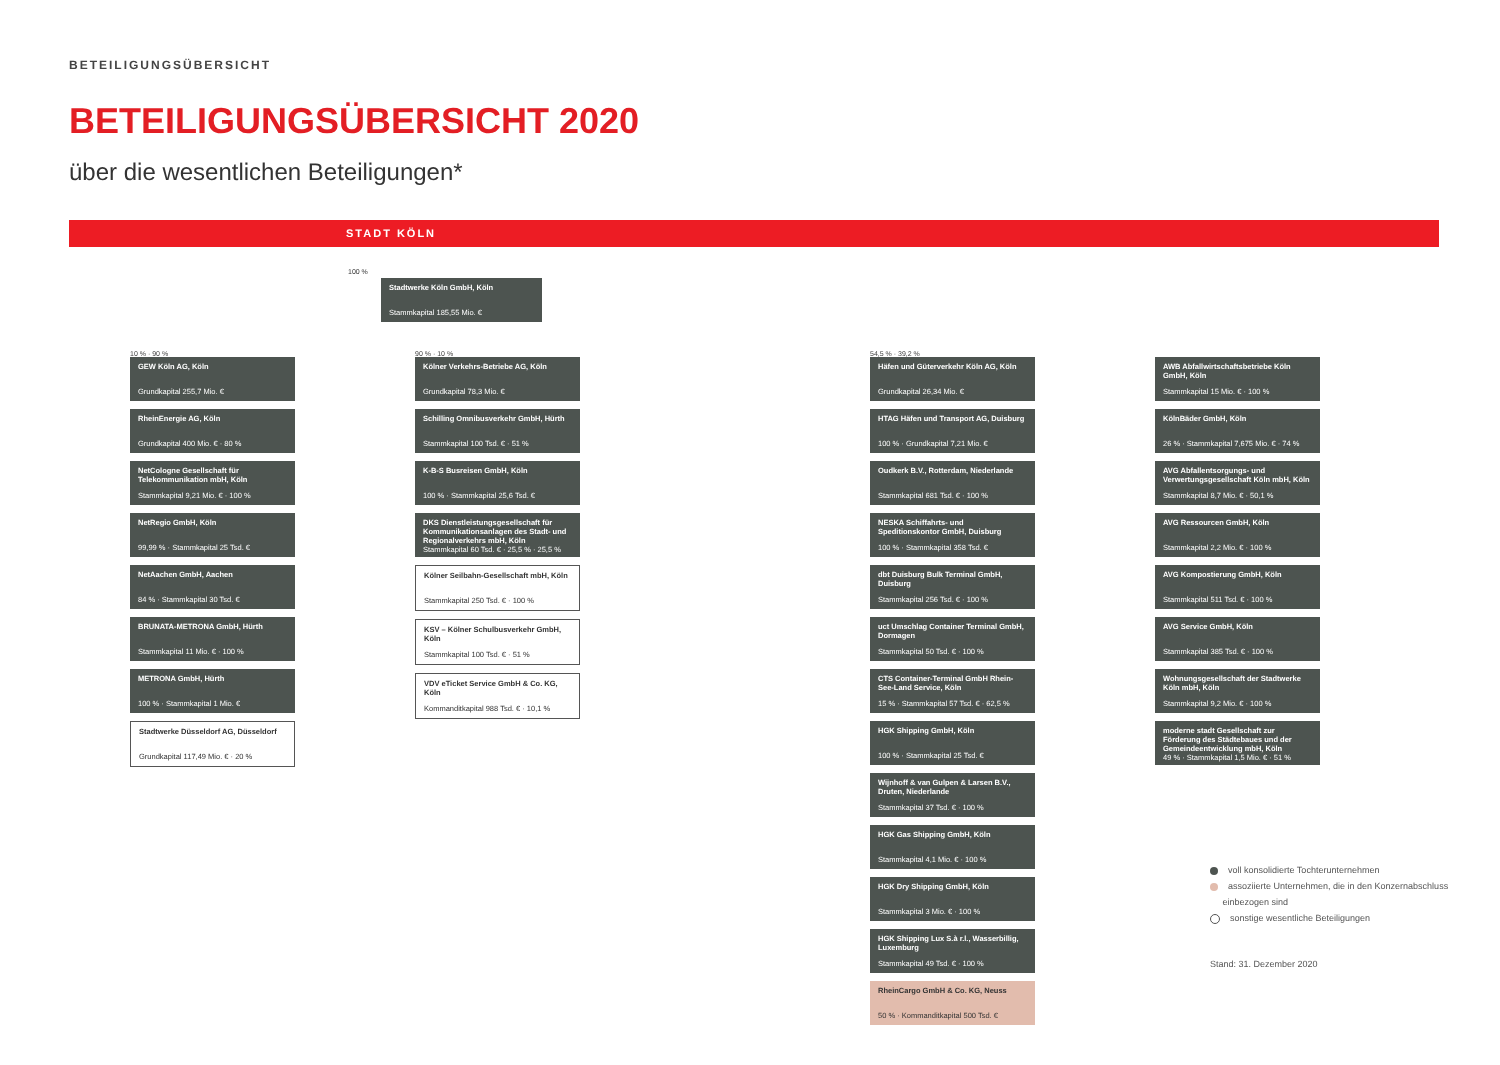BETEILIGUNGSÜBERSICHT
BETEILIGUNGSÜBERSICHT 2020
über die wesentlichen Beteiligungen*
STADT KÖLN
100 %
Stadtwerke Köln GmbH, Köln
Stammkapital 185,55 Mio. €
10 % · 90 %
GEW Köln AG, Köln
Grundkapital 255,7 Mio. €
RheinEnergie AG, Köln
Grundkapital 400 Mio. € · 80 %
NetCologne Gesellschaft für Telekommunikation mbH, Köln
Stammkapital 9,21 Mio. € · 100 %
NetRegio GmbH, Köln
99,99 % · Stammkapital 25 Tsd. €
NetAachen GmbH, Aachen
84 % · Stammkapital 30 Tsd. €
BRUNATA-METRONA GmbH, Hürth
Stammkapital 11 Mio. € · 100 %
METRONA GmbH, Hürth
100 % · Stammkapital 1 Mio. €
Stadtwerke Düsseldorf AG, Düsseldorf
Grundkapital 117,49 Mio. € · 20 %
90 % · 10 %
Kölner Verkehrs-Betriebe AG, Köln
Grundkapital 78,3 Mio. €
Schilling Omnibusverkehr GmbH, Hürth
Stammkapital 100 Tsd. € · 51 %
K-B-S Busreisen GmbH, Köln
100 % · Stammkapital 25,6 Tsd. €
DKS Dienstleistungsgesellschaft für Kommunikationsanlagen des Stadt- und Regionalverkehrs mbH, Köln
Stammkapital 60 Tsd. € · 25,5 % · 25,5 %
Kölner Seilbahn-Gesellschaft mbH, Köln
Stammkapital 250 Tsd. € · 100 %
KSV – Kölner Schulbusverkehr GmbH, Köln
Stammkapital 100 Tsd. € · 51 %
VDV eTicket Service GmbH & Co. KG, Köln
Kommanditkapital 988 Tsd. € · 10,1 %
54,5 % · 39,2 %
Häfen und Güterverkehr Köln AG, Köln
Grundkapital 26,34 Mio. €
HTAG Häfen und Transport AG, Duisburg
100 % · Grundkapital 7,21 Mio. €
Oudkerk B.V., Rotterdam, Niederlande
Stammkapital 681 Tsd. € · 100 %
NESKA Schiffahrts- und Speditionskontor GmbH, Duisburg
100 % · Stammkapital 358 Tsd. €
dbt Duisburg Bulk Terminal GmbH, Duisburg
Stammkapital 256 Tsd. € · 100 %
uct Umschlag Container Terminal GmbH, Dormagen
Stammkapital 50 Tsd. € · 100 %
CTS Container-Terminal GmbH Rhein-See-Land Service, Köln
15 % · Stammkapital 57 Tsd. € · 62,5 %
HGK Shipping GmbH, Köln
100 % · Stammkapital 25 Tsd. €
Wijnhoff & van Gulpen & Larsen B.V., Druten, Niederlande
Stammkapital 37 Tsd. € · 100 %
HGK Gas Shipping GmbH, Köln
Stammkapital 4,1 Mio. € · 100 %
HGK Dry Shipping GmbH, Köln
Stammkapital 3 Mio. € · 100 %
HGK Shipping Lux S.à r.l., Wasserbillig, Luxemburg
Stammkapital 49 Tsd. € · 100 %
RheinCargo GmbH & Co. KG, Neuss
50 % · Kommanditkapital 500 Tsd. €
AWB Abfallwirtschaftsbetriebe Köln GmbH, Köln
Stammkapital 15 Mio. € · 100 %
KölnBäder GmbH, Köln
26 % · Stammkapital 7,675 Mio. € · 74 %
AVG Abfallentsorgungs- und Verwertungsgesellschaft Köln mbH, Köln
Stammkapital 8,7 Mio. € · 50,1 %
AVG Ressourcen GmbH, Köln
Stammkapital 2,2 Mio. € · 100 %
AVG Kompostierung GmbH, Köln
Stammkapital 511 Tsd. € · 100 %
AVG Service GmbH, Köln
Stammkapital 385 Tsd. € · 100 %
Wohnungsgesellschaft der Stadtwerke Köln mbH, Köln
Stammkapital 9,2 Mio. € · 100 %
moderne stadt Gesellschaft zur Förderung des Städtebaues und der Gemeindeentwicklung mbH, Köln
49 % · Stammkapital 1,5 Mio. € · 51 %
voll konsolidierte Tochterunternehmen
assoziierte Unternehmen, die in den Konzernabschluss
einbezogen sind
sonstige wesentliche Beteiligungen
Stand: 31. Dezember 2020